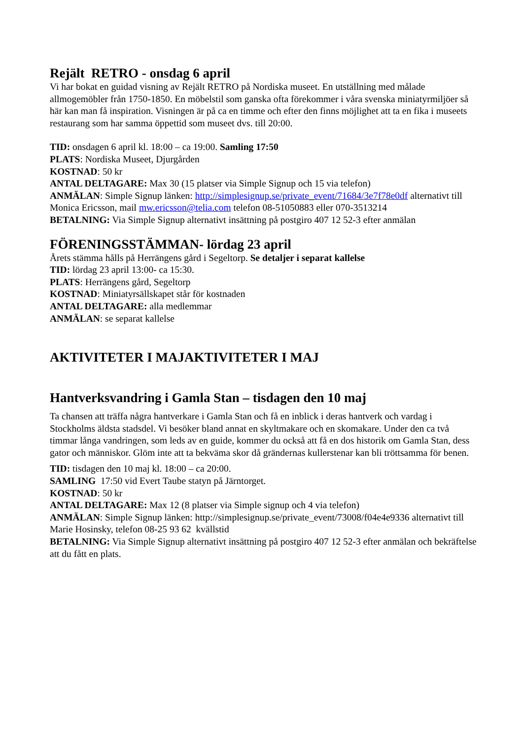Rejält RETRO - onsdag 6 april
Vi har bokat en guidad visning av Rejält RETRO på Nordiska museet. En utställning med målade allmogemöbler från 1750-1850. En möbelstil som ganska ofta förekommer i våra svenska miniatyrmiljöer så här kan man få inspiration. Visningen är på ca en timme och efter den finns möjlighet att ta en fika i museets restaurang som har samma öppettid som museet dvs. till 20:00.
TID: onsdagen 6 april kl. 18:00 – ca 19:00. Samling 17:50
PLATS: Nordiska Museet, Djurgården
KOSTNAD: 50 kr
ANTAL DELTAGARE: Max 30 (15 platser via Simple Signup och 15 via telefon)
ANMÄLAN: Simple Signup länken: http://simplesignup.se/private_event/71684/3e7f78e0df alternativt till Monica Ericsson, mail mw.ericsson@telia.com telefon 08-51050883 eller 070-3513214
BETALNING: Via Simple Signup alternativt insättning på postgiro 407 12 52-3 efter anmälan
FÖRENINGSSTÄMMAN- lördag 23 april
Årets stämma hålls på Herrängens gård i Segeltorp. Se detaljer i separat kallelse
TID: lördag 23 april 13:00- ca 15:30.
PLATS: Herrängens gård, Segeltorp
KOSTNAD: Miniatyrsällskapet står för kostnaden
ANTAL DELTAGARE: alla medlemmar
ANMÄLAN: se separat kallelse
AKTIVITETER I MAJAKTIVITETER I MAJ
Hantverksvandring i Gamla Stan – tisdagen den 10 maj
Ta chansen att träffa några hantverkare i Gamla Stan och få en inblick i deras hantverk och vardag i Stockholms äldsta stadsdel. Vi besöker bland annat en skyltmakare och en skomakare. Under den ca två timmar långa vandringen, som leds av en guide, kommer du också att få en dos historik om Gamla Stan, dess gator och människor. Glöm inte att ta bekväma skor då grändernas kullerstenar kan bli tröttsamma för benen.
TID: tisdagen den 10 maj kl. 18:00 – ca 20:00.
SAMLING 17:50 vid Evert Taube statyn på Järntorget.
KOSTNAD: 50 kr
ANTAL DELTAGARE: Max 12 (8 platser via Simple signup och 4 via telefon)
ANMÄLAN: Simple Signup länken: http://simplesignup.se/private_event/73008/f04e4e9336 alternativt till Marie Hosinsky, telefon 08-25 93 62 kvällstid
BETALNING: Via Simple Signup alternativt insättning på postgiro 407 12 52-3 efter anmälan och bekräftelse att du fått en plats.